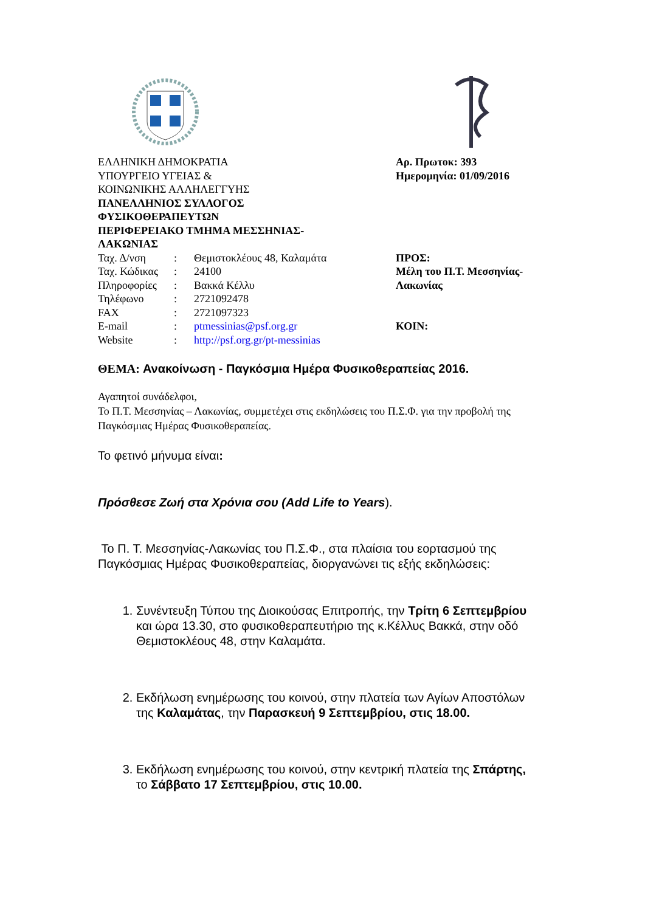ΕΛΛΗΝΙΚΗ ΔΗΜΟΚΡΑΤΙΑ
ΥΠΟΥΡΓΕΙΟ ΥΓΕΙΑΣ &
ΚΟΙΝΩΝΙΚΗΣ ΑΛΛΗΛΕΓΓΥΗΣ
ΠΑΝΕΛΛΗΝΙΟΣ ΣΥΛΛΟΓΟΣ
ΦΥΣΙΚΟΘΕΡΑΠΕΥΤΩΝ
ΠΕΡΙΦΕΡΕΙΑΚΟ ΤΜΗΜΑ ΜΕΣΣΗΝΙΑΣ-
ΛΑΚΩΝΙΑΣ
| Ταχ. Δ/νση | : | Θεμιστοκλέους 48, Καλαμάτα |
| Ταχ. Κώδικας | : | 24100 |
| Πληροφορίες | : | Βακκά Κέλλυ |
| Τηλέφωνο | : | 2721092478 |
| FAX | : | 2721097323 |
| E-mail | : | ptmessinias@psf.org.gr |
| Website | : | http://psf.org.gr/pt-messinias |
Αρ. Πρωτοκ: 393
Ημερομηνία: 01/09/2016
ΠΡΟΣ:
Μέλη του Π.Τ. Μεσσηνίας-
Λακωνίας
ΚΟΙΝ:
ΘΕΜΑ: Ανακοίνωση - Παγκόσμια Ημέρα Φυσικοθεραπείας 2016.
Αγαπητοί συνάδελφοι,
Το Π.Τ. Μεσσηνίας – Λακωνίας, συμμετέχει στις εκδηλώσεις του Π.Σ.Φ. για την προβολή της Παγκόσμιας Ημέρας Φυσικοθεραπείας.
Το φετινό μήνυμα είναι:
Πρόσθεσε Ζωή στα Χρόνια σου (Add Life to Years).
Το Π. Τ. Μεσσηνίας-Λακωνίας του Π.Σ.Φ., στα πλαίσια του εορτασμού της Παγκόσμιας Ημέρας Φυσικοθεραπείας, διοργανώνει τις εξής εκδηλώσεις:
1. Συνέντευξη Τύπου της Διοικούσας Επιτροπής, την Τρίτη 6 Σεπτεμβρίου και ώρα 13.30, στο φυσικοθεραπευτήριο της κ.Κέλλυς Βακκά, στην οδό Θεμιστοκλέους 48, στην Καλαμάτα.
2. Εκδήλωση ενημέρωσης του κοινού, στην πλατεία των Αγίων Αποστόλων της Καλαμάτας, την Παρασκευή 9 Σεπτεμβρίου, στις 18.00.
3. Εκδήλωση ενημέρωσης του κοινού, στην κεντρική πλατεία της Σπάρτης, το Σάββατο 17 Σεπτεμβρίου, στις 10.00.